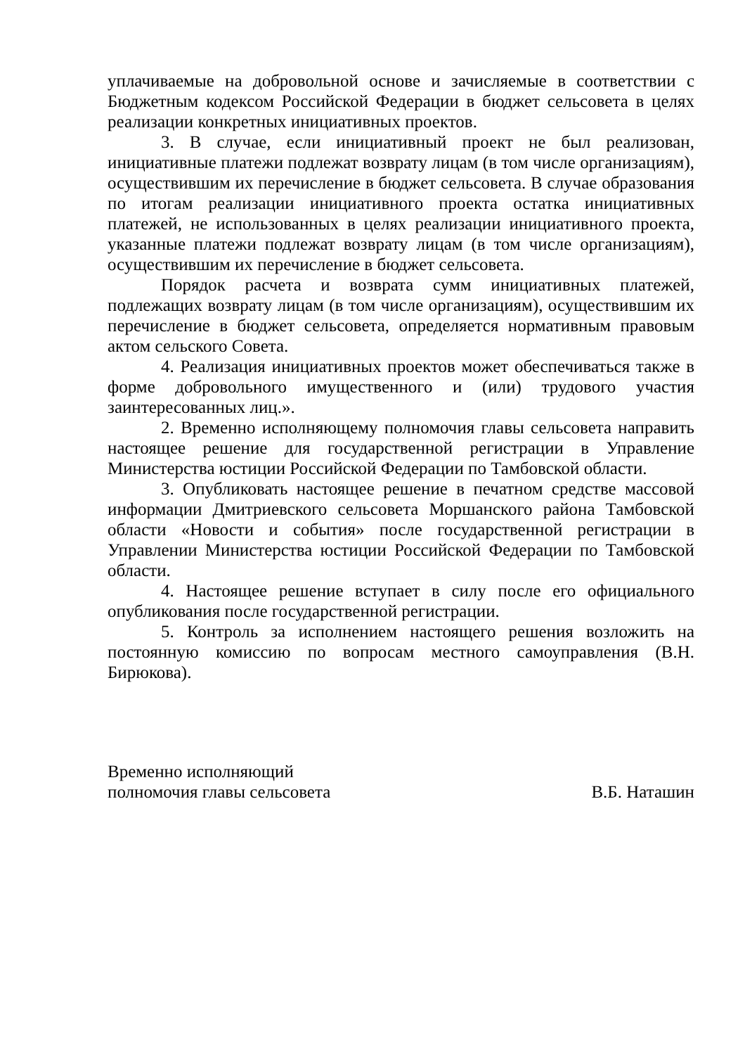уплачиваемые на добровольной основе и зачисляемые в соответствии с Бюджетным кодексом Российской Федерации в бюджет сельсовета в целях реализации конкретных инициативных проектов.
3. В случае, если инициативный проект не был реализован, инициативные платежи подлежат возврату лицам (в том числе организациям), осуществившим их перечисление в бюджет сельсовета. В случае образования по итогам реализации инициативного проекта остатка инициативных платежей, не использованных в целях реализации инициативного проекта, указанные платежи подлежат возврату лицам (в том числе организациям), осуществившим их перечисление в бюджет сельсовета.
Порядок расчета и возврата сумм инициативных платежей, подлежащих возврату лицам (в том числе организациям), осуществившим их перечисление в бюджет сельсовета, определяется нормативным правовым актом сельского Совета.
4. Реализация инициативных проектов может обеспечиваться также в форме добровольного имущественного и (или) трудового участия заинтересованных лиц.».
2. Временно исполняющему полномочия главы сельсовета направить настоящее решение для государственной регистрации в Управление Министерства юстиции Российской Федерации по Тамбовской области.
3. Опубликовать настоящее решение в печатном средстве массовой информации Дмитриевского сельсовета Моршанского района Тамбовской области «Новости и события» после государственной регистрации в Управлении Министерства юстиции Российской Федерации по Тамбовской области.
4. Настоящее решение вступает в силу после его официального опубликования после государственной регистрации.
5. Контроль за исполнением настоящего решения возложить на постоянную комиссию по вопросам местного самоуправления (В.Н. Бирюкова).
Временно исполняющий
полномочия главы сельсовета
В.Б. Наташин